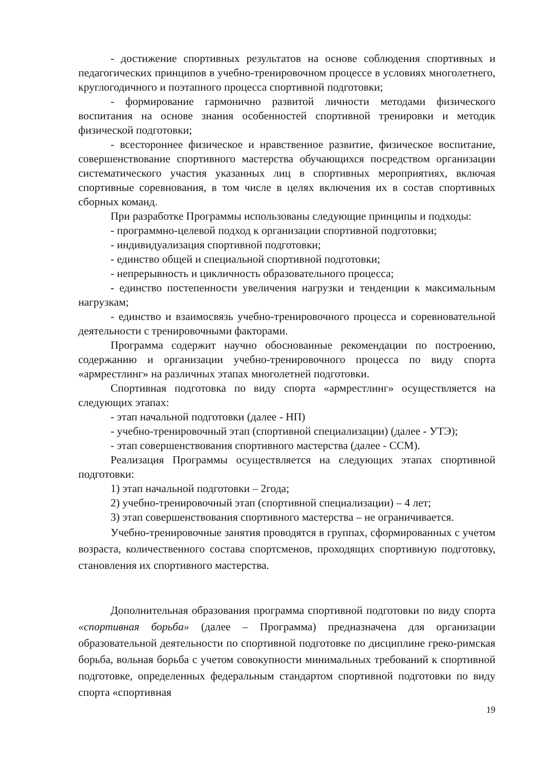- достижение спортивных результатов на основе соблюдения спортивных и педагогических принципов в учебно-тренировочном процессе в условиях многолетнего, круглогодичного и поэтапного процесса спортивной подготовки;
- формирование гармонично развитой личности методами физического воспитания на основе знания особенностей спортивной тренировки и методик физической подготовки;
- всестороннее физическое и нравственное развитие, физическое воспитание, совершенствование спортивного мастерства обучающихся посредством организации систематического участия указанных лиц в спортивных мероприятиях, включая спортивные соревнования, в том числе в целях включения их в состав спортивных сборных команд.
При разработке Программы использованы следующие принципы и подходы:
- программно-целевой подход к организации спортивной подготовки;
- индивидуализация спортивной подготовки;
- единство общей и специальной спортивной подготовки;
- непрерывность и цикличность образовательного процесса;
- единство постепенности увеличения нагрузки и тенденции к максимальным нагрузкам;
- единство и взаимосвязь учебно-тренировочного процесса и соревновательной деятельности с тренировочными факторами.
Программа содержит научно обоснованные рекомендации по построению, содержанию и организации учебно-тренировочного процесса по виду спорта «армрестлинг» на различных этапах многолетней подготовки.
Спортивная подготовка по виду спорта «армрестлинг» осуществляется на следующих этапах:
- этап начальной подготовки (далее - НП)
- учебно-тренировочный этап (спортивной специализации) (далее - УТЭ);
- этап совершенствования спортивного мастерства (далее - ССМ).
Реализация Программы осуществляется на следующих этапах спортивной подготовки:
1) этап начальной подготовки – 2года;
2) учебно-тренировочный этап (спортивной специализации) – 4 лет;
3) этап совершенствования спортивного мастерства – не ограничивается.
Учебно-тренировочные занятия проводятся в группах, сформированных с учетом возраста, количественного состава спортсменов, проходящих спортивную подготовку, становления их спортивного мастерства.
Дополнительная образования программа спортивной подготовки по виду спорта «спортивная борьба» (далее – Программа) предназначена для организации образовательной деятельности по спортивной подготовке по дисциплине греко-римская борьба, вольная борьба с учетом совокупности минимальных требований к спортивной подготовке, определенных федеральным стандартом спортивной подготовки по виду спорта «спортивная
19